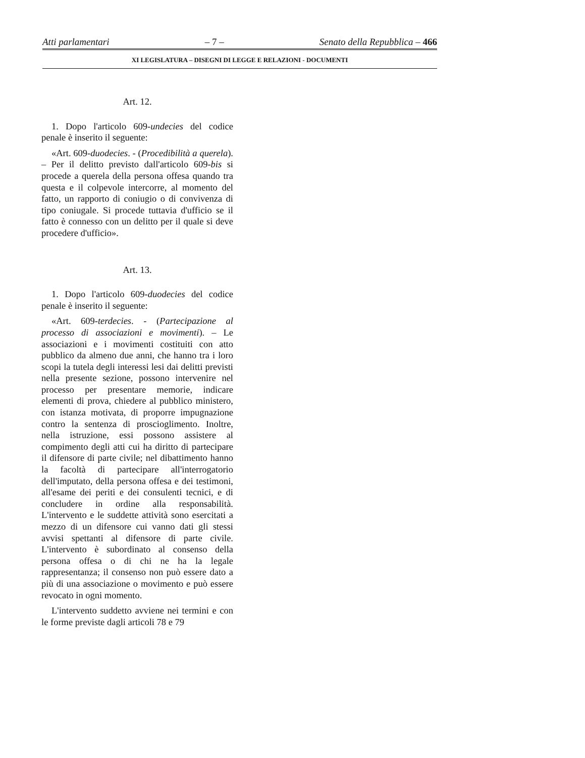Atti parlamentari – 7 – Senato della Repubblica – 466
XI LEGISLATURA – DISEGNI DI LEGGE E RELAZIONI - DOCUMENTI
Art. 12.
1. Dopo l'articolo 609-undecies del codice penale è inserito il seguente:
«Art. 609-duodecies. - (Procedibilità a querela). – Per il delitto previsto dall'articolo 609-bis si procede a querela della persona offesa quando tra questa e il colpevole intercorre, al momento del fatto, un rapporto di coniugio o di convivenza di tipo coniugale. Si procede tuttavia d'ufficio se il fatto è connesso con un delitto per il quale si deve procedere d'ufficio».
Art. 13.
1. Dopo l'articolo 609-duodecies del codice penale è inserito il seguente:
«Art. 609-terdecies. - (Partecipazione al processo di associazioni e movimenti). – Le associazioni e i movimenti costituiti con atto pubblico da almeno due anni, che hanno tra i loro scopi la tutela degli interessi lesi dai delitti previsti nella presente sezione, possono intervenire nel processo per presentare memorie, indicare elementi di prova, chiedere al pubblico ministero, con istanza motivata, di proporre impugnazione contro la sentenza di proscioglimento. Inoltre, nella istruzione, essi possono assistere al compimento degli atti cui ha diritto di partecipare il difensore di parte civile; nel dibattimento hanno la facoltà di partecipare all'interrogatorio dell'imputato, della persona offesa e dei testimoni, all'esame dei periti e dei consulenti tecnici, e di concludere in ordine alla responsabilità. L'intervento e le suddette attività sono esercitati a mezzo di un difensore cui vanno dati gli stessi avvisi spettanti al difensore di parte civile. L'intervento è subordinato al consenso della persona offesa o di chi ne ha la legale rappresentanza; il consenso non può essere dato a più di una associazione o movimento e può essere revocato in ogni momento.
L'intervento suddetto avviene nei termini e con le forme previste dagli articoli 78 e 79